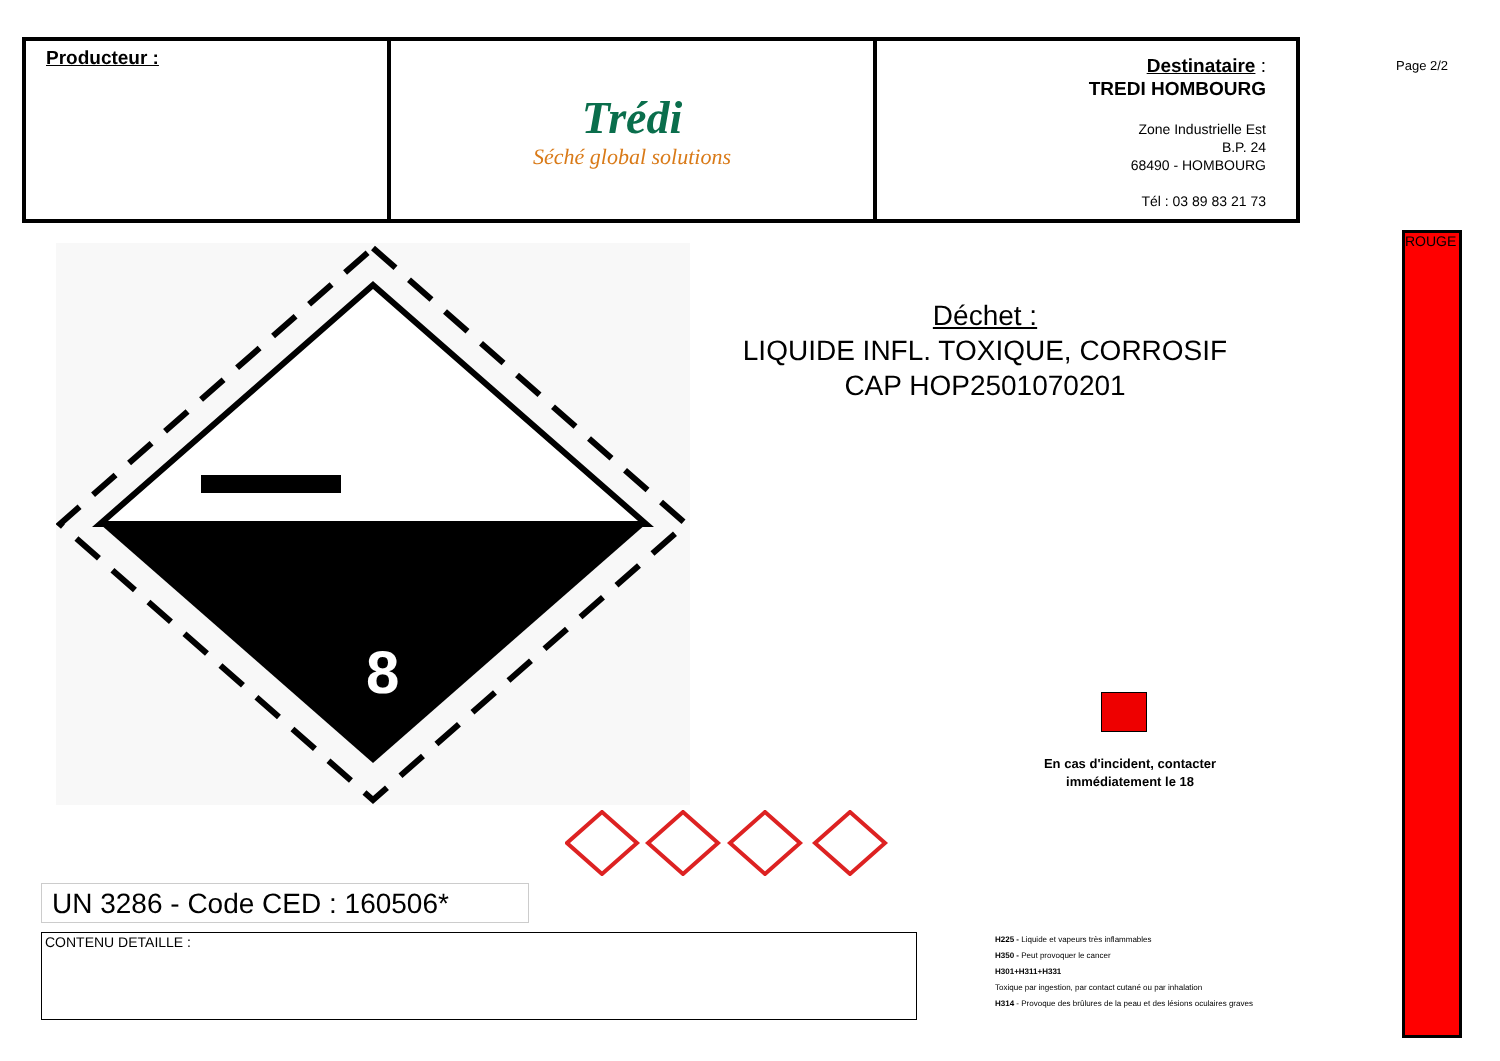Producteur :
Trédi
Séché global solutions
Destinataire :
TREDI HOMBOURG
Zone Industrielle Est
B.P. 24
68490 - HOMBOURG
Tél : 03 89 83 21 73
Page 2/2
ROUGE
8
Déchet :
LIQUIDE INFL. TOXIQUE, CORROSIF
CAP HOP2501070201
En cas d'incident, contacter immédiatement le 18
UN 3286 - Code CED : 160506*
CONTENU DETAILLE :
H225 - Liquide et vapeurs très inflammables
H350 - Peut provoquer le cancer
H301+H311+H331
Toxique par ingestion, par contact cutané ou par inhalation
H314 - Provoque des brûlures de la peau et des lésions oculaires graves